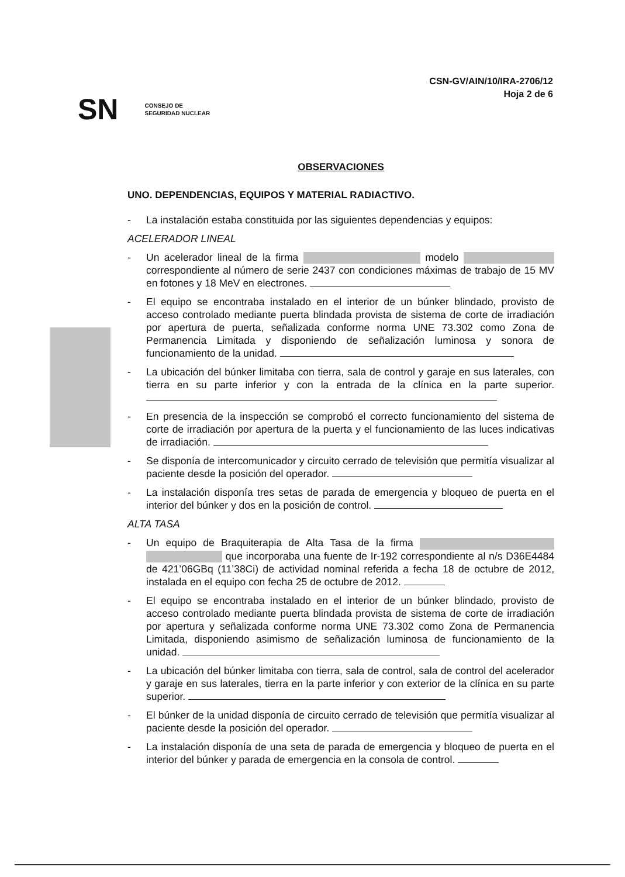CSN-GV/AIN/10/IRA-2706/12
Hoja 2 de 6
SN CONSEJO DE
SEGURIDAD NUCLEAR
OBSERVACIONES
UNO. DEPENDENCIAS, EQUIPOS Y MATERIAL RADIACTIVO.
- La instalación estaba constituida por las siguientes dependencias y equipos:
ACELERADOR LINEAL
- Un acelerador lineal de la firma modelo correspondiente al número de serie 2437 con condiciones máximas de trabajo de 15 MV en fotones y 18 MeV en electrones.
- El equipo se encontraba instalado en el interior de un búnker blindado, provisto de acceso controlado mediante puerta blindada provista de sistema de corte de irradiación por apertura de puerta, señalizada conforme norma UNE 73.302 como Zona de Permanencia Limitada y disponiendo de señalización luminosa y sonora de funcionamiento de la unidad.
- La ubicación del búnker limitaba con tierra, sala de control y garaje en sus laterales, con tierra en su parte inferior y con la entrada de la clínica en la parte superior.
- En presencia de la inspección se comprobó el correcto funcionamiento del sistema de corte de irradiación por apertura de la puerta y el funcionamiento de las luces indicativas de irradiación.
- Se disponía de intercomunicador y circuito cerrado de televisión que permitía visualizar al paciente desde la posición del operador.
- La instalación disponía tres setas de parada de emergencia y bloqueo de puerta en el interior del búnker y dos en la posición de control.
ALTA TASA
- Un equipo de Braquiterapia de Alta Tasa de la firma que incorporaba una fuente de Ir-192 correspondiente al n/s D36E4484 de 421’06GBq (11’38Ci) de actividad nominal referida a fecha 18 de octubre de 2012, instalada en el equipo con fecha 25 de octubre de 2012.
- El equipo se encontraba instalado en el interior de un búnker blindado, provisto de acceso controlado mediante puerta blindada provista de sistema de corte de irradiación por apertura y señalizada conforme norma UNE 73.302 como Zona de Permanencia Limitada, disponiendo asimismo de señalización luminosa de funcionamiento de la unidad.
- La ubicación del búnker limitaba con tierra, sala de control, sala de control del acelerador y garaje en sus laterales, tierra en la parte inferior y con exterior de la clínica en su parte superior.
- El búnker de la unidad disponía de circuito cerrado de televisión que permitía visualizar al paciente desde la posición del operador.
- La instalación disponía de una seta de parada de emergencia y bloqueo de puerta en el interior del búnker y parada de emergencia en la consola de control.